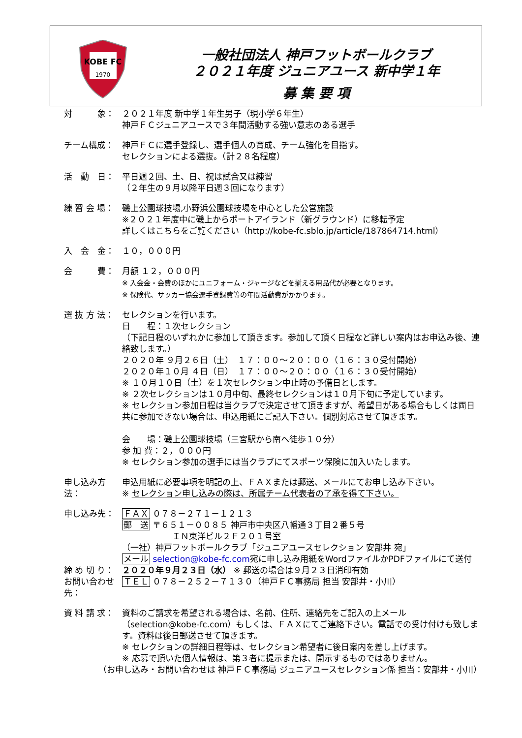KOBE FC
1970
一般社団法人 神戸フットボールクラブ
２０２１年度 ジュニアユース 新中学１年
募 集 要 項
対　　　象： ２０２１年度 新中学１年生男子（現小学６年生）
神戸ＦＣジュニアユースで３年間活動する強い意志のある選手
チーム構成： 神戸ＦＣに選手登録し、選手個人の育成、チーム強化を目指す。
セレクションによる選抜。（計２８名程度）
活　動　日： 平日週２回、土、日、祝は試合又は練習
（２年生の９月以降平日週３回になります）
練 習 会 場： 磯上公園球技場,小野浜公園球技場を中心とした公営施設
※２０２１年度中に磯上からポートアイランド（新グラウンド）に移転予定
詳しくはこちらをご覧ください（http://kobe-fc.sblo.jp/article/187864714.html）
入　会　金： １０，０００円
会　　　費： 月額 １２，０００円
※ 入会金・会費のほかにユニフォーム・ジャージなどを揃える用品代が必要となります。
※ 保険代、サッカー協会選手登録費等の年間活動費がかかります。
選 抜 方 法： セレクションを行います。
日　　程：１次セレクション
（下記日程のいずれかに参加して頂きます。参加して頂く日程など詳しい案内はお申込み後、連絡致します。）
２０２０年 ９月２６日（土）　１７：００～２０：００（１６：３０受付開始）
２０２０年１０月 ４日（日）　１７：００～２０：００（１６：３０受付開始）
※ １０月１０日（土）を１次セレクション中止時の予備日とします。
※ ２次セレクションは１０月中旬、最終セレクションは１０月下旬に予定しています。
※ セレクション参加日程は当クラブで決定させて頂きますが、希望日がある場合もしくは両日共に参加できない場合は、申込用紙にご記入下さい。個別対応させて頂きます。
会　　場：磯上公園球技場（三宮駅から南へ徒歩１０分）
参 加 費：２，０００円
※ セレクション参加の選手には当クラブにてスポーツ保険に加入いたします。
申し込み方法： 申込用紙に必要事項を明記の上、ＦＡＸまたは郵送、メールにてお申し込み下さい。
※ セレクション申し込みの際は、所属チーム代表者の了承を得て下さい。
申し込み先： ＦＡＸ ０７８－２７１－１２１３
郵　送 〒６５１－００８５ 神戸市中央区八幡通３丁目２番５号
　　　　　　ＩＮ東洋ビル２Ｆ２０１号室
（一社）神戸フットボールクラブ「ジュニアユースセレクション 安部井 宛」
メール selection@kobe-fc.com宛に申し込み用紙をWordファイルかPDFファイルにて送付
締 め 切 り： ２０２０年９月２３日（水） ※ 郵送の場合は９月２３日消印有効
お問い合わせ先： ＴＥＬ ０７８－２５２－７１３０（神戸ＦＣ事務局 担当 安部井・小川）
資 料 請 求： 資料のご請求を希望される場合は、名前、住所、連絡先をご記入の上メール（selection@kobe-fc.com）もしくは、ＦＡＸにてご連絡下さい。電話での受け付けも致します。資料は後日郵送させて頂きます。
※ セレクションの詳細日程等は、セレクション希望者に後日案内を差し上げます。
※ 応募で頂いた個人情報は、第３者に提示または、開示するものではありません。
（お申し込み・お問い合わせは 神戸ＦＣ事務局 ジュニアユースセレクション係 担当：安部井・小川）